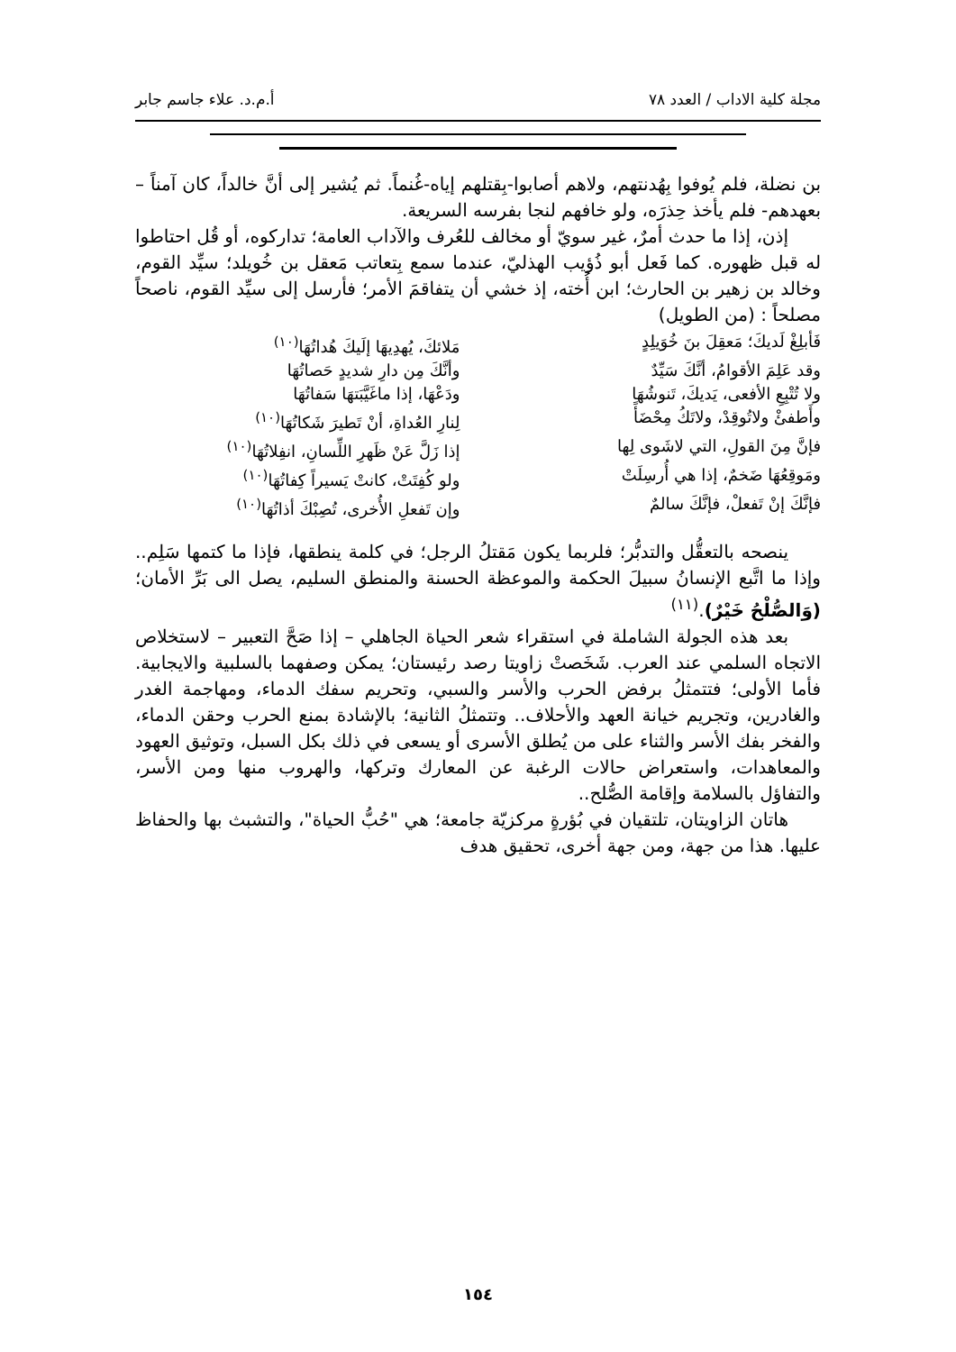مجلة كلية الاداب / العدد ٧٨ أ.م.د. علاء جاسم جابر
بن نضلة، فلم يُوفوا بِهُدنتهم، ولاهم أصابوا-بِقتلهم إياه-غُنماً. ثم يُشير إلى أنَّ خالداً، كان آمناً –بعهدهم- فلم يأخذ حِذرَه، ولو خافهم لنجا بفرسه السريعة.
إذن، إذا ما حدث أمرٌ، غير سويّ أو مخالف للعُرف والآداب العامة؛ تداركوه، أو قُل احتاطوا له قبل ظهوره. كما فَعل أبو ذُؤيب الهذليّ، عندما سمع بِتعاتب مَعقل بن خُويلد؛ سيِّد القوم، وخالد بن زهير بن الحارث؛ ابن أُخته، إذ خشي أن يتفاقمَ الأمر؛ فأرسل إلى سيِّد القوم، ناصحاً مصلحاً : (من الطويل)
فَأبلِغْ لَديكَ؛ مَعقِلَ بنَ خُوَيلِدٍ
مَلائكَ، يُهدِيهَا إلَيكَ هُداتُهَا<sup>(١٠)</sup>
وقد عَلِمَ الأقوامُ، أنَّكَ سَيِّدٌ
وأنَّكَ مِن دارِ شديدٍ حَصاتُهَا
ولا تُتْبِعِ الأفعى، يَديكَ، تَنوشُهَا
ودَعْهَا، إذا ماغَيَّبَتهَا سَفاتُهَا
وأَطفئْ ولاتُوقِدْ، ولاتَكُ مِحْضَأً
لِنارِ العُداةِ، أنْ تَطيرَ شَكاتُهَا<sup>(١٠)</sup>
فإنَّ مِنَ القولِ، التي لاشَوى لِها
إذا زَلَّ عَنْ ظَهرِ اللِّسانِ، انفِلاتُهَا<sup>(١٠)</sup>
ومَوقِعُهَا ضَخمٌ، إذا هي أُرسِلَتْ
ولو كُفِتَتْ، كانتْ يَسيراً كِفاتُهَا<sup>(١٠)</sup>
فإنَّكَ إنْ تَفعلْ، فإنَّكَ سالمٌ
وإن تَفعلِ الأُخرى، تُصِبْكَ أذاتُهَا<sup>(١٠)</sup>
ينصحه بالتعقُّل والتدبُّر؛ فلربما يكون مَقتلُ الرجل؛ في كلمة ينطقها، فإذا ما كتمها سَلِم.. وإذا ما اتَّبع الإنسانُ سبيلَ الحكمة والموعظة الحسنة والمنطق السليم، يصل الى بَرِّ الأمان؛ (وَالصُّلْحُ خَيْرٌ).<sup>(١١)</sup>
بعد هذه الجولة الشاملة في استقراء شعر الحياة الجاهلي – إذا صَحَّ التعبير – لاستخلاص الاتجاه السلمي عند العرب. شَخَصتْ زاويتا رصد رئيستان؛ يمكن وصفهما بالسلبية والايجابية. فأما الأولى؛ فتتمثلُ برفض الحرب والأسر والسبي، وتحريم سفك الدماء، ومهاجمة الغدر والغادرين، وتجريم خيانة العهد والأحلاف.. وتتمثلُ الثانية؛ بالإشادة بمنع الحرب وحقن الدماء، والفخر بفك الأسر والثناء على من يُطلق الأسرى أو يسعى في ذلك بكل السبل، وتوثيق العهود والمعاهدات، واستعراض حالات الرغبة عن المعارك وتركها، والهروب منها ومن الأسر، والتفاؤل بالسلامة وإقامة الصُّلح..
هاتان الزاويتان، تلتقيان في بُؤرةٍ مركزيّة جامعة؛ هي "حُبُّ الحياة"، والتشبث بها والحفاظ عليها. هذا من جهة، ومن جهة أخرى، تحقيق هدف
١٥٤